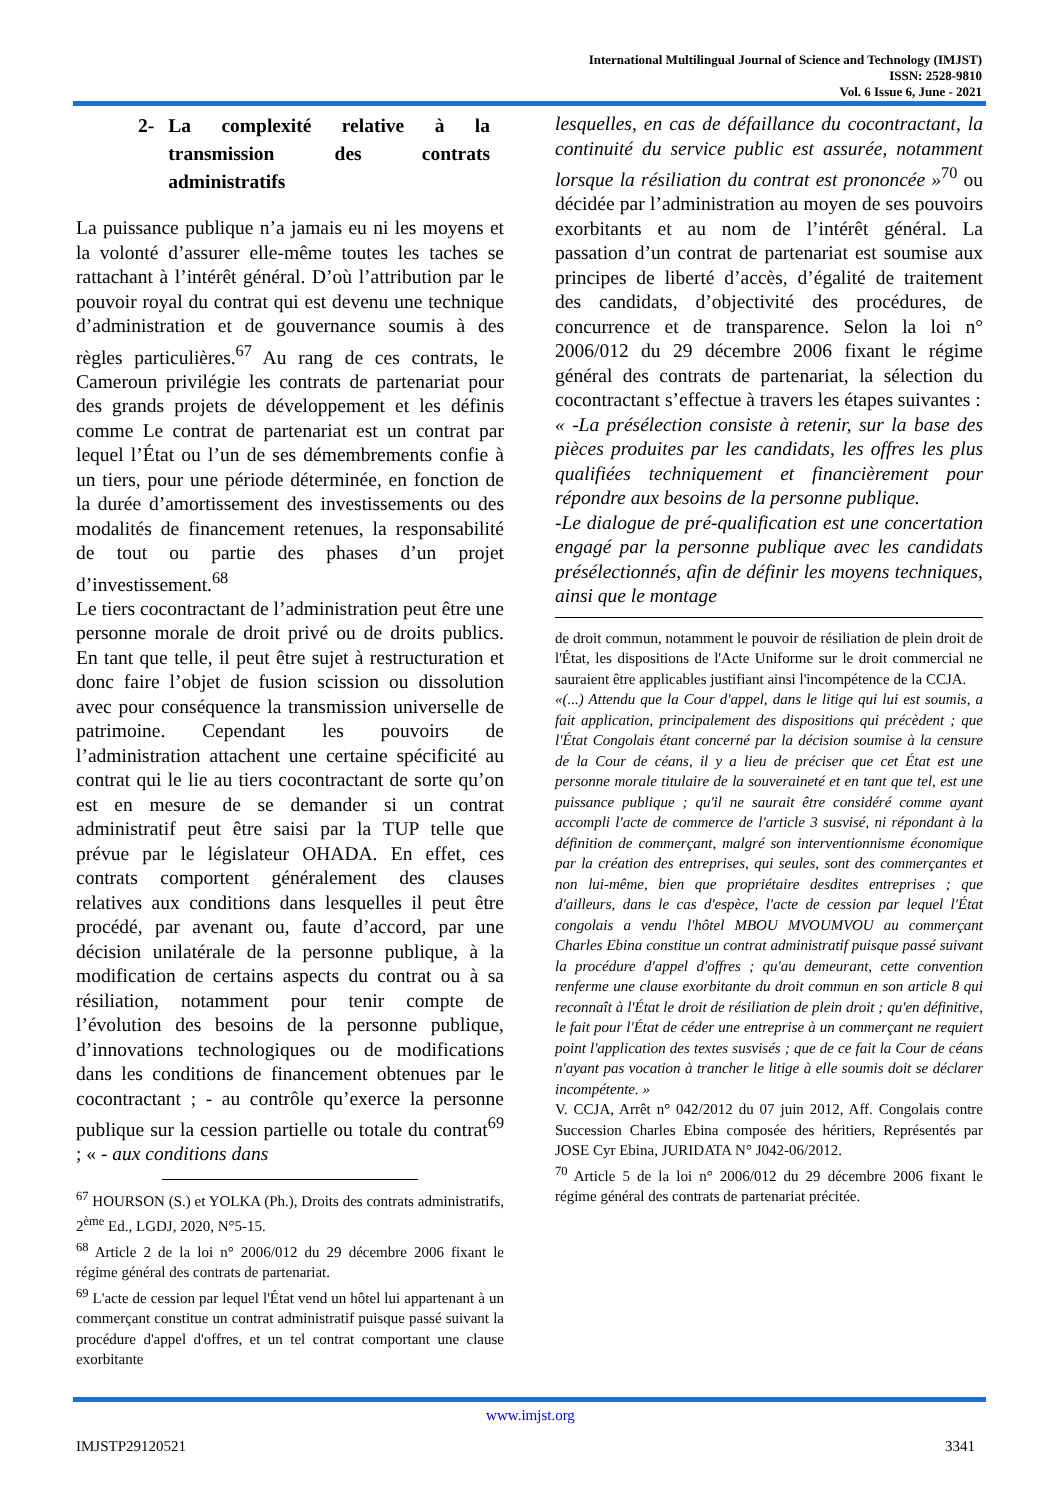International Multilingual Journal of Science and Technology (IMJST)
ISSN: 2528-9810
Vol. 6 Issue 6, June - 2021
2- La complexité relative à la transmission des contrats administratifs
La puissance publique n’a jamais eu ni les moyens et la volonté d’assurer elle-même toutes les taches se rattachant à l’intérêt général. D’où l’attribution par le pouvoir royal du contrat qui est devenu une technique d’administration et de gouvernance soumis à des règles particulières.<sup>67</sup> Au rang de ces contrats, le Cameroun privilégie les contrats de partenariat pour des grands projets de développement et les définis comme Le contrat de partenariat est un contrat par lequel l’État ou l’un de ses démembrements confie à un tiers, pour une période déterminée, en fonction de la durée d’amortissement des investissements ou des modalités de financement retenues, la responsabilité de tout ou partie des phases d’un projet d’investissement.<sup>68</sup>
Le tiers cocontractant de l’administration peut être une personne morale de droit privé ou de droits publics. En tant que telle, il peut être sujet à restructuration et donc faire l’objet de fusion scission ou dissolution avec pour conséquence la transmission universelle de patrimoine. Cependant les pouvoirs de l’administration attachent une certaine spécificité au contrat qui le lie au tiers cocontractant de sorte qu’on est en mesure de se demander si un contrat administratif peut être saisi par la TUP telle que prévue par le législateur OHADA. En effet, ces contrats comportent généralement des clauses relatives aux conditions dans lesquelles il peut être procédé, par avenant ou, faute d’accord, par une décision unilatérale de la personne publique, à la modification de certains aspects du contrat ou à sa résiliation, notamment pour tenir compte de l’évolution des besoins de la personne publique, d’innovations technologiques ou de modifications dans les conditions de financement obtenues par le cocontractant ; - au contrôle qu’exerce la personne publique sur la cession partielle ou totale du contrat<sup>69</sup> ; « - aux conditions dans
<sup>67</sup> HOURSON (S.) et YOLKA (Ph.), Droits des contrats administratifs, 2<sup>ème</sup> Ed., LGDJ, 2020, N°5-15.
<sup>68</sup> Article 2 de la loi n° 2006/012 du 29 décembre 2006 fixant le régime général des contrats de partenariat.
<sup>69</sup> L'acte de cession par lequel l'État vend un hôtel lui appartenant à un commerçant constitue un contrat administratif puisque passé suivant la procédure d'appel d'offres, et un tel contrat comportant une clause exorbitante
lesquelles, en cas de défaillance du cocontractant, la continuité du service public est assurée, notamment lorsque la résiliation du contrat est prononcée »<sup>70</sup> ou décidée par l’administration au moyen de ses pouvoirs exorbitants et au nom de l’intérêt général. La passation d’un contrat de partenariat est soumise aux principes de liberté d’accès, d’égalité de traitement des candidats, d’objectivité des procédures, de concurrence et de transparence. Selon la loi n° 2006/012 du 29 décembre 2006 fixant le régime général des contrats de partenariat, la sélection du cocontractant s’effectue à travers les étapes suivantes :
« -La présélection consiste à retenir, sur la base des pièces produites par les candidats, les offres les plus qualifiées techniquement et financièrement pour répondre aux besoins de la personne publique.
-Le dialogue de pré-qualification est une concertation engagé par la personne publique avec les candidats présélectionnés, afin de définir les moyens techniques, ainsi que le montage
de droit commun, notamment le pouvoir de résiliation de plein droit de l'État, les dispositions de l'Acte Uniforme sur le droit commercial ne sauraient être applicables justifiant ainsi l'incompétence de la CCJA.
«(...) Attendu que la Cour d'appel, dans le litige qui lui est soumis, a fait application, principalement des dispositions qui précèdent ; que l'État Congolais étant concerné par la décision soumise à la censure de la Cour de céans, il y a lieu de préciser que cet État est une personne morale titulaire de la souveraineté et en tant que tel, est une puissance publique ; qu'il ne saurait être considéré comme ayant accompli l'acte de commerce de l'article 3 susvisé, ni répondant à la définition de commerçant, malgré son interventionnisme économique par la création des entreprises, qui seules, sont des commerçantes et non lui-même, bien que propriétaire desdites entreprises ; que d'ailleurs, dans le cas d'espèce, l'acte de cession par lequel l'État congolais a vendu l'hôtel MBOU MVOUMVOU au commerçant Charles Ebina constitue un contrat administratif puisque passé suivant la procédure d'appel d'offres ; qu'au demeurant, cette convention renferme une clause exorbitante du droit commun en son article 8 qui reconnaît à l'État le droit de résiliation de plein droit ; qu'en définitive, le fait pour l'État de céder une entreprise à un commerçant ne requiert point l'application des textes susvisés ; que de ce fait la Cour de céans n'ayant pas vocation à trancher le litige à elle soumis doit se déclarer incompétente. »
V. CCJA, Arrêt n° 042/2012 du 07 juin 2012, Aff. Congolais contre Succession Charles Ebina composée des héritiers, Représentés par JOSE Cyr Ebina, JURIDATA N° J042-06/2012.
<sup>70</sup> Article 5 de la loi n° 2006/012 du 29 décembre 2006 fixant le régime général des contrats de partenariat précitée.
www.imjst.org
IMJSTP29120521 3341